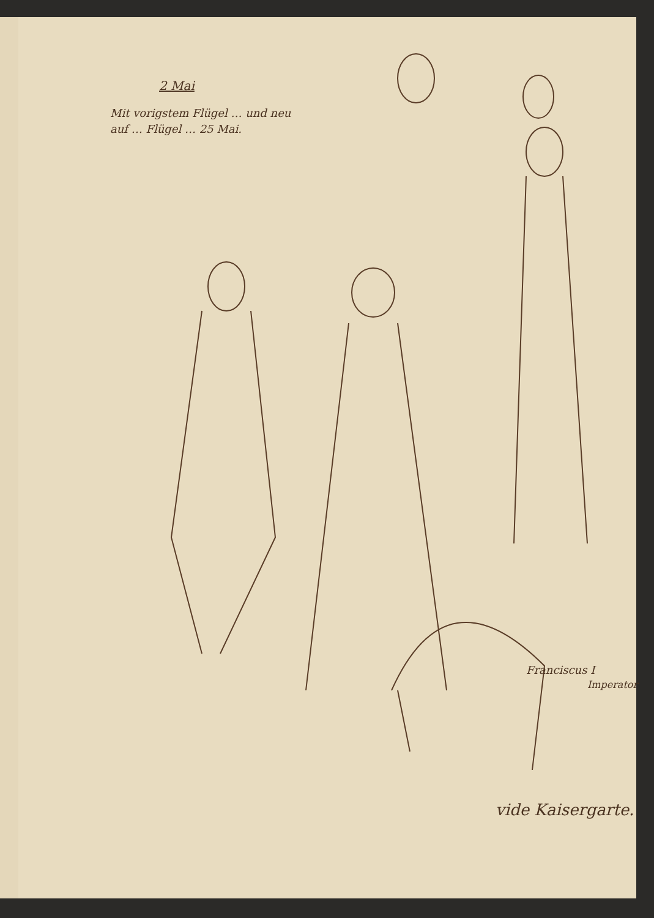2 Mai
Mit vorigstem Flügel … und neu auf … Flügel … 25 Mai.
Franciscus I
Imperator
vide Kaisergarte.